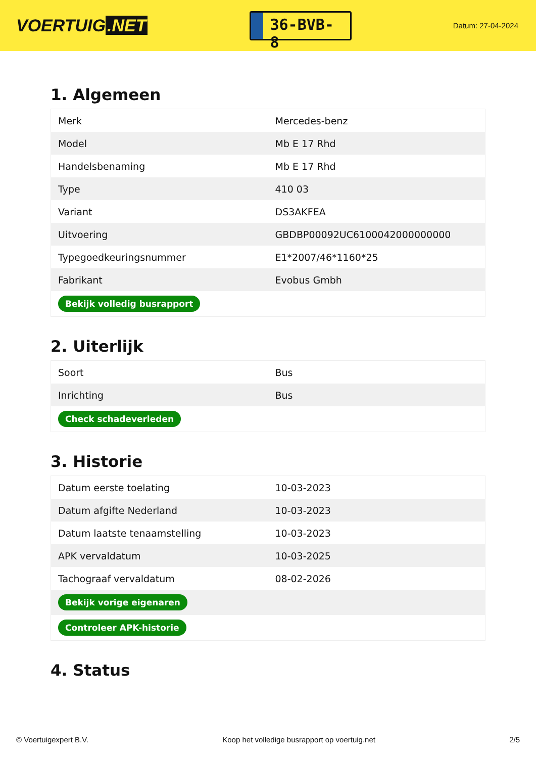VOERTUIG.NET
36-BVB-8
Datum: 27-04-2024
1. Algemeen
| Merk | Mercedes-benz |
| Model | Mb E 17 Rhd |
| Handelsbenaming | Mb E 17 Rhd |
| Type | 410 03 |
| Variant | DS3AKFEA |
| Uitvoering | GBDBP00092UC6100042000000000 |
| Typegoedkeuringsnummer | E1*2007/46*1160*25 |
| Fabrikant | Evobus Gmbh |
| Bekijk volledig busrapport | |
2. Uiterlijk
| Soort | Bus |
| Inrichting | Bus |
| Check schadeverleden | |
3. Historie
| Datum eerste toelating | 10-03-2023 |
| Datum afgifte Nederland | 10-03-2023 |
| Datum laatste tenaamstelling | 10-03-2023 |
| APK vervaldatum | 10-03-2025 |
| Tachograaf vervaldatum | 08-02-2026 |
| Bekijk vorige eigenaren | |
| Controleer APK-historie | |
4. Status
© Voertuigexpert B.V. Koop het volledige busrapport op voertuig.net 2/5